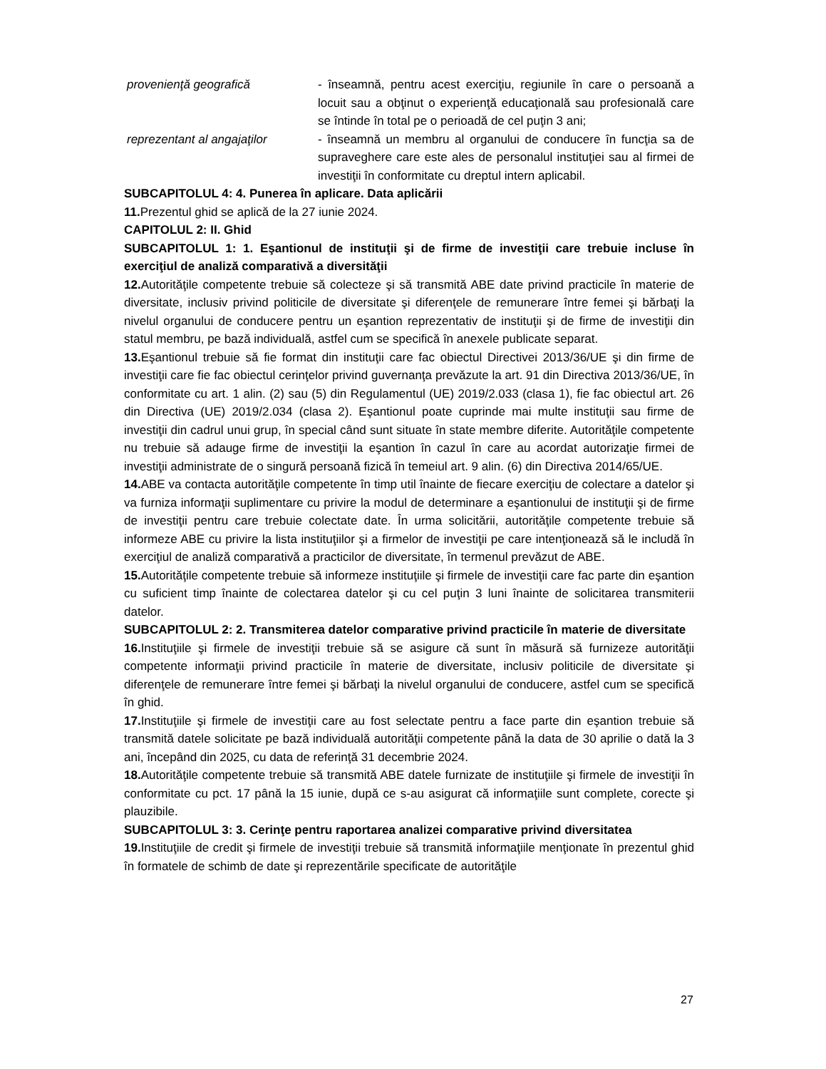provenienţă geografică - înseamnă, pentru acest exerciţiu, regiunile în care o persoană a locuit sau a obţinut o experienţă educaţională sau profesională care se întinde în total pe o perioadă de cel puţin 3 ani;
reprezentant al angajaţilor
- înseamnă un membru al organului de conducere în funcţia sa de supraveghere care este ales de personalul instituţiei sau al firmei de investiţii în conformitate cu dreptul intern aplicabil.
SUBCAPITOLUL 4: 4. Punerea în aplicare. Data aplicării
11. Prezentul ghid se aplică de la 27 iunie 2024.
CAPITOLUL 2: II. Ghid
SUBCAPITOLUL 1: 1. Eşantionul de instituţii şi de firme de investiţii care trebuie incluse în exerciţiul de analiză comparativă a diversităţii
12. Autorităţile competente trebuie să colecteze şi să transmită ABE date privind practicile în materie de diversitate, inclusiv privind politicile de diversitate şi diferenţele de remunerare între femei şi bărbaţi la nivelul organului de conducere pentru un eşantion reprezentativ de instituţii şi de firme de investiţii din statul membru, pe bază individuală, astfel cum se specifică în anexele publicate separat.
13. Eşantionul trebuie să fie format din instituţii care fac obiectul Directivei 2013/36/UE şi din firme de investiţii care fie fac obiectul cerinţelor privind guvernanţa prevăzute la art. 91 din Directiva 2013/36/UE, în conformitate cu art. 1 alin. (2) sau (5) din Regulamentul (UE) 2019/2.033 (clasa 1), fie fac obiectul art. 26 din Directiva (UE) 2019/2.034 (clasa 2). Eşantionul poate cuprinde mai multe instituţii sau firme de investiţii din cadrul unui grup, în special când sunt situate în state membre diferite. Autorităţile competente nu trebuie să adauge firme de investiţii la eşantion în cazul în care au acordat autorizaţie firmei de investiţii administrate de o singură persoană fizică în temeiul art. 9 alin. (6) din Directiva 2014/65/UE.
14. ABE va contacta autorităţile competente în timp util înainte de fiecare exerciţiu de colectare a datelor şi va furniza informaţii suplimentare cu privire la modul de determinare a eşantionului de instituţii şi de firme de investiţii pentru care trebuie colectate date. În urma solicitării, autorităţile competente trebuie să informeze ABE cu privire la lista instituţiilor şi a firmelor de investiţii pe care intenţionează să le includă în exerciţiul de analiză comparativă a practicilor de diversitate, în termenul prevăzut de ABE.
15. Autorităţile competente trebuie să informeze instituţiile şi firmele de investiţii care fac parte din eşantion cu suficient timp înainte de colectarea datelor şi cu cel puţin 3 luni înainte de solicitarea transmiterii datelor.
SUBCAPITOLUL 2: 2. Transmiterea datelor comparative privind practicile în materie de diversitate
16. Instituţiile şi firmele de investiţii trebuie să se asigure că sunt în măsură să furnizeze autorităţii competente informaţii privind practicile în materie de diversitate, inclusiv politicile de diversitate şi diferenţele de remunerare între femei şi bărbaţi la nivelul organului de conducere, astfel cum se specifică în ghid.
17. Instituţiile şi firmele de investiţii care au fost selectate pentru a face parte din eşantion trebuie să transmită datele solicitate pe bază individuală autorităţii competente până la data de 30 aprilie o dată la 3 ani, începând din 2025, cu data de referinţă 31 decembrie 2024.
18. Autorităţile competente trebuie să transmită ABE datele furnizate de instituţiile şi firmele de investiţii în conformitate cu pct. 17 până la 15 iunie, după ce s-au asigurat că informaţiile sunt complete, corecte şi plauzibile.
SUBCAPITOLUL 3: 3. Cerinţe pentru raportarea analizei comparative privind diversitatea
19. Instituţiile de credit şi firmele de investiţii trebuie să transmită informaţiile menţionate în prezentul ghid în formatele de schimb de date şi reprezentările specificate de autorităţile
27